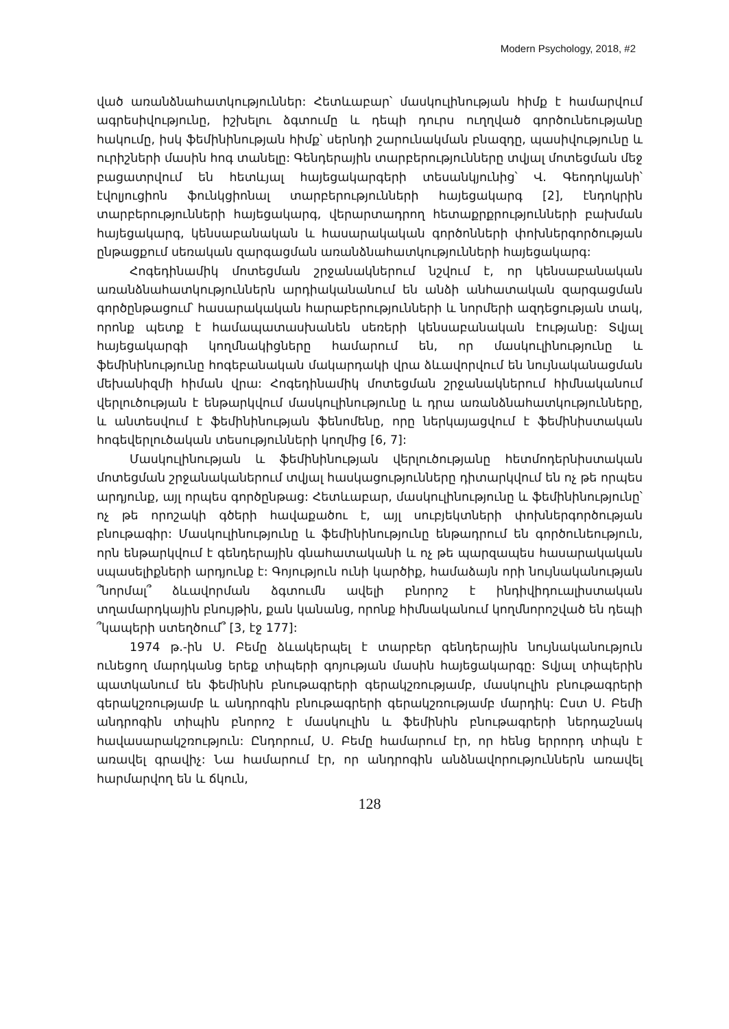Modern Psychology, 2018, #2
ված առանձնահատկություններ: Հետևաբար՝ մասկուլինության հիմք է համարվում ագրեսիվությունը, իշխելու ձգտումը և դեպի դուրս ուղղված գործունեությանը հակումը, իսկ ֆեմինինության հիմք՝ սերնդի շարունակման բնազդը, պասիվությունը և ուրիշների մասին հոգ տանելը: Գենդերային տարբերությունները տվյալ մոտեցման մեջ բացատրվում են հետևյալ հայեցակարգերի տեսանկյունից՝ Վ. Գեոդոկյանի՝ էվոլյուցիոն ֆունկցիոնալ տարբերությունների հայեցակարգ [2], էնդոկրին տարբերությունների հայեցակարգ, վերարտադրող հետաքրքրությունների բախման հայեցակարգ, կենսաբանական և հասարակական գործոնների փոխներգործության ընթացքում սեռական զարգացման առանձնահատկությունների հայեցակարգ:
Հոգեդինամիկ մոտեցման շրջանակներում նշվում է, որ կենսաբանական առանձնահատկություններն արդիականանում են անձի անհատական զարգացման գործընթացում՝ հասարակական հարաբերությունների և նորմերի ազդեցության տակ, որոնք պետք է համապատասխանեն սեռերի կենսաբանական էությանը: Տվյալ հայեցակարգի կողմնակիցները համարում են, որ մասկուլինությունը և ֆեմինինությունը հոգեբանական մակարդակի վրա ձևավորվում են նույնականացման մեխանիզմի հիման վրա: Հոգեդինամիկ մոտեցման շրջանակներում հիմնականում վերլուծության է ենթարկվում մասկուլինությունը և դրա առանձնահատկությունները, և անտեսվում է ֆեմինինության ֆենոմենը, որը ներկայացվում է ֆեմինիստական հոգեվերլուծական տեսությունների կողմից [6, 7]:
Մասկուլինության և ֆեմինինության վերլուծությանը հետմոդերնիստական մոտեցման շրջանականերում տվյալ հասկացությունները դիտարկվում են ոչ թե որպես արդյունք, այլ որպես գործընթաց: Հետևաբար, մասկուլինությունը և ֆեմինինությունը՝ ոչ թե որոշակի գծերի հավաքածու է, այլ սուբյեկտների փոխներգործության բնութագիր: Մասկուլինությունը և ֆեմինինությունը ենթադրում են գործունեություն, որն ենթարկվում է գենդերային գնահատականի և ոչ թե պարզապես հասարակական սպասելիքների արդյունք է: Գոյություն ունի կարծիք, համաձայն որի նույնականության ՞նորմալ՞ ձևավորման ձգտումն ավելի բնորոշ է ինդիվիդուալիստական տղամարդկային բնույթին, քան կանանց, որոնք հիմնականում կողմնորոշված են դեպի ՞կապերի ստեղծում՞ [3, էջ 177]:
1974 թ.-ին Ս. Բեմը ձևակերպել է տարբեր գենդերային նույնականություն ունեցող մարդկանց երեք տիպերի գոյության մասին հայեցակարգը: Տվյալ տիպերին պատկանում են ֆեմինին բնութագրերի գերակշռությամբ, մասկուլին բնութագրերի գերակշռությամբ և անդրոգին բնութագրերի գերակշռությամբ մարդիկ: Ըստ Ս. Բեմի անդրոգին տիպին բնորոշ է մասկուլին և ֆեմինին բնութագրերի ներդաշնակ հավասարակշռություն: Ընդորում, Ս. Բեմը համարում էր, որ հենց երրորդ տիպն է առավել գրավիչ: Նա համարում էր, որ անդրոգին անձնավորություններն առավել հարմարվող են և ճկուն,
128